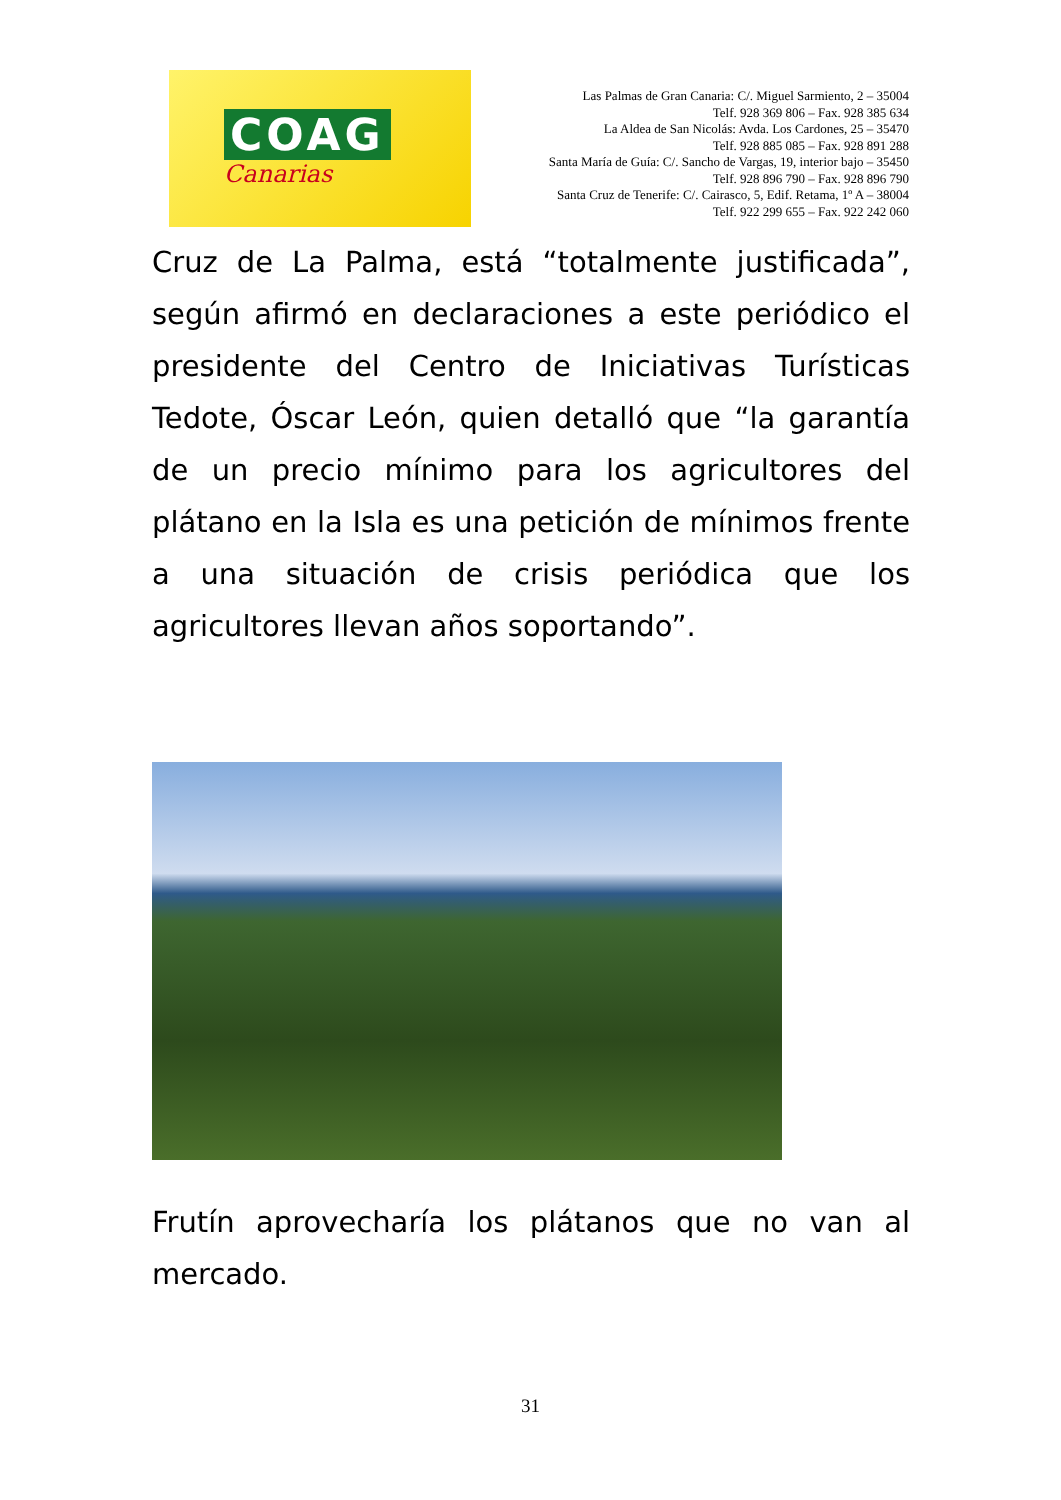COAG
Canarias
Las Palmas de Gran Canaria: C/. Miguel Sarmiento, 2 – 35004
Telf. 928 369 806 – Fax. 928 385 634
La Aldea de San Nicolás: Avda. Los Cardones, 25 – 35470
Telf. 928 885 085 – Fax. 928 891 288
Santa María de Guía: C/. Sancho de Vargas, 19, interior bajo – 35450
Telf. 928 896 790 – Fax. 928 896 790
Santa Cruz de Tenerife: C/. Cairasco, 5, Edif. Retama, 1º A – 38004
Telf. 922 299 655 – Fax. 922 242 060
Cruz de La Palma, está “totalmente justificada”, según afirmó en declaraciones a este periódico el presidente del Centro de Iniciativas Turísticas Tedote, Óscar León, quien detalló que “la garantía de un precio mínimo para los agricultores del plátano en la Isla es una petición de mínimos frente a una situación de crisis periódica que los agricultores llevan años soportando”.
Frutín aprovecharía los plátanos que no van al mercado.
31